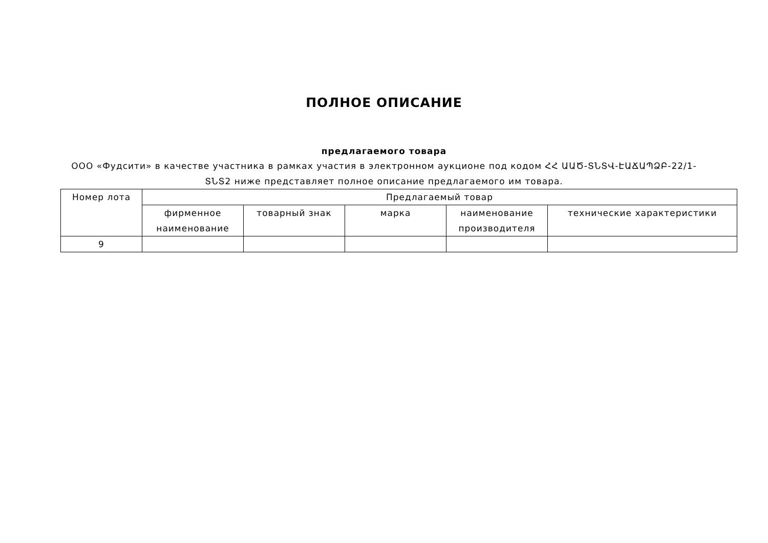ПОЛНОЕ ОПИСАНИЕ
предлагаемого товара
ООО «Фудсити» в качестве участника в рамках участия в электронном аукционе под кодом ՀՀ ԱԱԾ-ՏՆՏՎ-ԷԱՃԱՊՁԲ-22/1-ՏՆՏ2 ниже представляет полное описание предлагаемого им товара.
| Номер лота | Предлагаемый товар | | | | |
| --- | --- | --- | --- | --- | --- |
| | фирменное наименование | товарный знак | марка | наименование производителя | технические характеристики |
| 9 | | | | | |